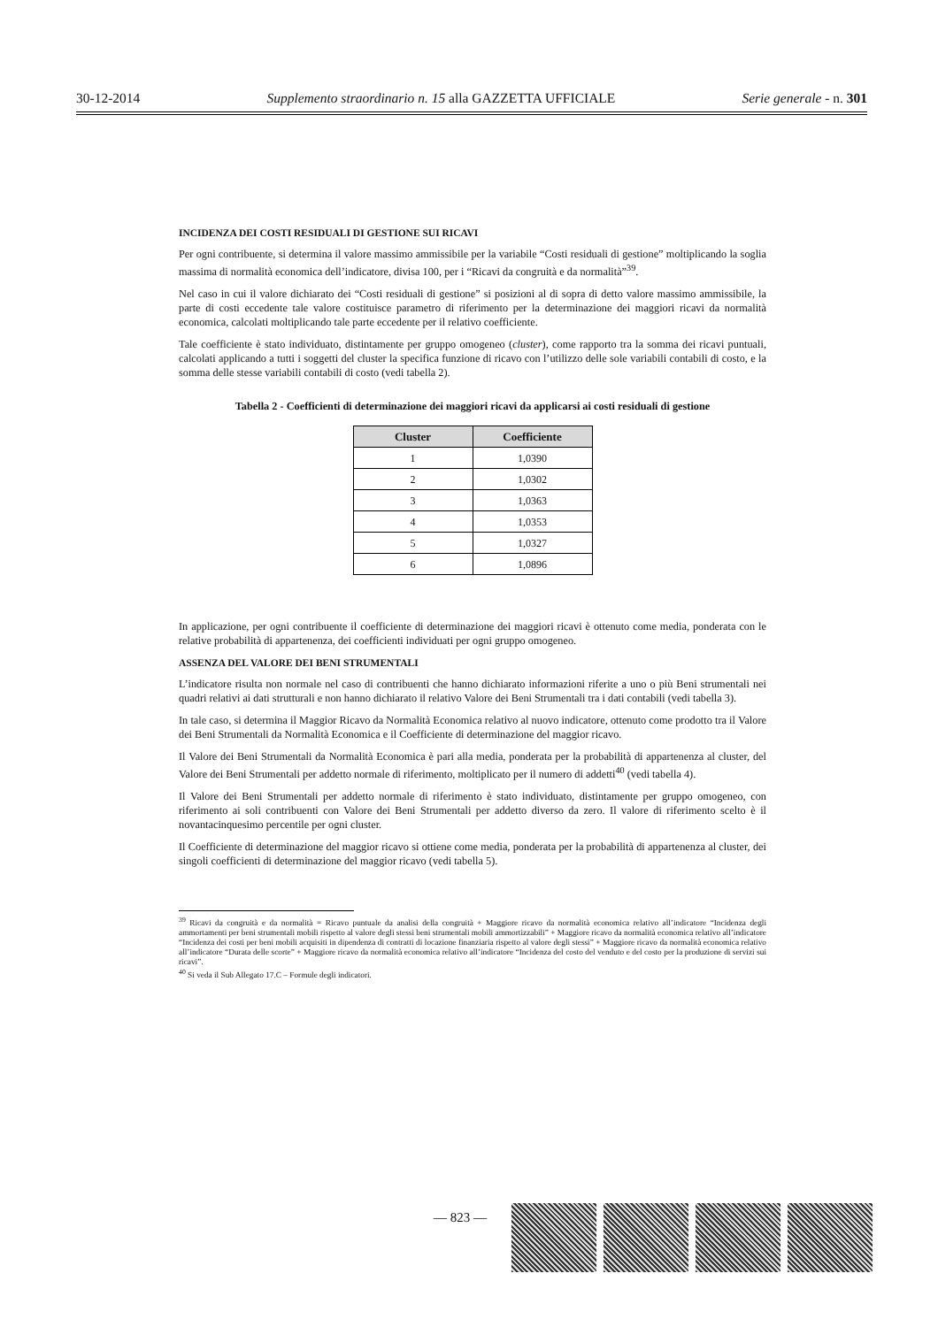30-12-2014 Supplemento straordinario n. 15 alla GAZZETTA UFFICIALE Serie generale - n. 301
INCIDENZA DEI COSTI RESIDUALI DI GESTIONE SUI RICAVI
Per ogni contribuente, si determina il valore massimo ammissibile per la variabile “Costi residuali di gestione” moltiplicando la soglia massima di normalità economica dell’indicatore, divisa 100, per i “Ricavi da congruità e da normalità”<sup>39</sup>.
Nel caso in cui il valore dichiarato dei “Costi residuali di gestione” si posizioni al di sopra di detto valore massimo ammissibile, la parte di costi eccedente tale valore costituisce parametro di riferimento per la determinazione dei maggiori ricavi da normalità economica, calcolati moltiplicando tale parte eccedente per il relativo coefficiente.
Tale coefficiente è stato individuato, distintamente per gruppo omogeneo (cluster), come rapporto tra la somma dei ricavi puntuali, calcolati applicando a tutti i soggetti del cluster la specifica funzione di ricavo con l’utilizzo delle sole variabili contabili di costo, e la somma delle stesse variabili contabili di costo (vedi tabella 2).
Tabella 2 - Coefficienti di determinazione dei maggiori ricavi da applicarsi ai costi residuali di gestione
| Cluster | Coefficiente |
| --- | --- |
| 1 | 1,0390 |
| 2 | 1,0302 |
| 3 | 1,0363 |
| 4 | 1,0353 |
| 5 | 1,0327 |
| 6 | 1,0896 |
In applicazione, per ogni contribuente il coefficiente di determinazione dei maggiori ricavi è ottenuto come media, ponderata con le relative probabilità di appartenenza, dei coefficienti individuati per ogni gruppo omogeneo.
ASSENZA DEL VALORE DEI BENI STRUMENTALI
L’indicatore risulta non normale nel caso di contribuenti che hanno dichiarato informazioni riferite a uno o più Beni strumentali nei quadri relativi ai dati strutturali e non hanno dichiarato il relativo Valore dei Beni Strumentali tra i dati contabili (vedi tabella 3).
In tale caso, si determina il Maggior Ricavo da Normalità Economica relativo al nuovo indicatore, ottenuto come prodotto tra il Valore dei Beni Strumentali da Normalità Economica e il Coefficiente di determinazione del maggior ricavo.
Il Valore dei Beni Strumentali da Normalità Economica è pari alla media, ponderata per la probabilità di appartenenza al cluster, del Valore dei Beni Strumentali per addetto normale di riferimento, moltiplicato per il numero di addetti<sup>40</sup> (vedi tabella 4).
Il Valore dei Beni Strumentali per addetto normale di riferimento è stato individuato, distintamente per gruppo omogeneo, con riferimento ai soli contribuenti con Valore dei Beni Strumentali per addetto diverso da zero. Il valore di riferimento scelto è il novantacinquesimo percentile per ogni cluster.
Il Coefficiente di determinazione del maggior ricavo si ottiene come media, ponderata per la probabilità di appartenenza al cluster, dei singoli coefficienti di determinazione del maggior ricavo (vedi tabella 5).
<sup>39</sup> Ricavi da congruità e da normalità = Ricavo puntuale da analisi della congruità + Maggiore ricavo da normalità economica relativo all’indicatore “Incidenza degli ammortamenti per beni strumentali mobili rispetto al valore degli stessi beni strumentali mobili ammortizzabili” + Maggiore ricavo da normalità economica relativo all’indicatore “Incidenza dei costi per beni mobili acquisiti in dipendenza di contratti di locazione finanziaria rispetto al valore degli stessi” + Maggiore ricavo da normalità economica relativo all’indicatore “Durata delle scorte” + Maggiore ricavo da normalità economica relativo all’indicatore “Incidenza del costo del venduto e del costo per la produzione di servizi sui ricavi”.
<sup>40</sup> Si veda il Sub Allegato 17.C – Formule degli indicatori.
— 823 —